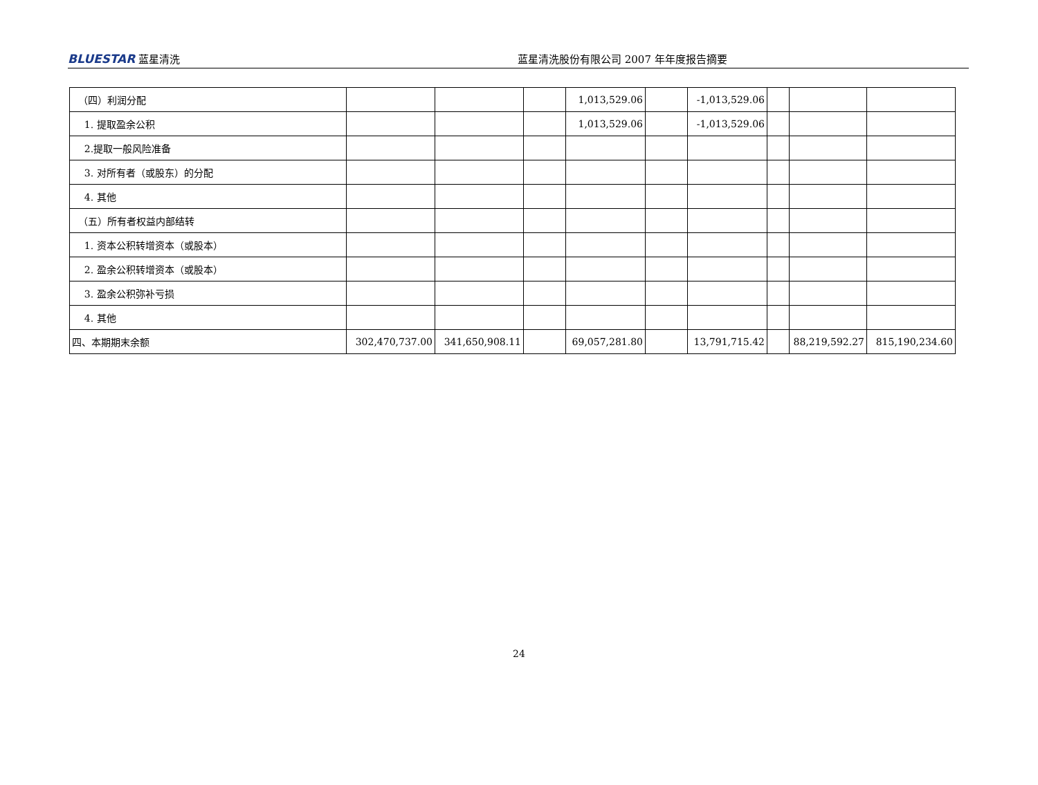BLUESTAR 蓝星清洗 蓝星清洗股份有限公司 2007 年年度报告摘要
| （四）利润分配 | | | | 1,013,529.06 | | -1,013,529.06 | | | |
| 1. 提取盈余公积 | | | | 1,013,529.06 | | -1,013,529.06 | | | |
| 2.提取一般风险准备 | | | | | | | | | |
| 3. 对所有者（或股东）的分配 | | | | | | | | | |
| 4. 其他 | | | | | | | | | |
| （五）所有者权益内部结转 | | | | | | | | | |
| 1. 资本公积转增资本（或股本） | | | | | | | | | |
| 2. 盈余公积转增资本（或股本） | | | | | | | | | |
| 3. 盈余公积弥补亏损 | | | | | | | | | |
| 4. 其他 | | | | | | | | | |
| 四、本期期末余额 | 302,470,737.00 | 341,650,908.11 | | 69,057,281.80 | | 13,791,715.42 | | 88,219,592.27 | 815,190,234.60 |
24